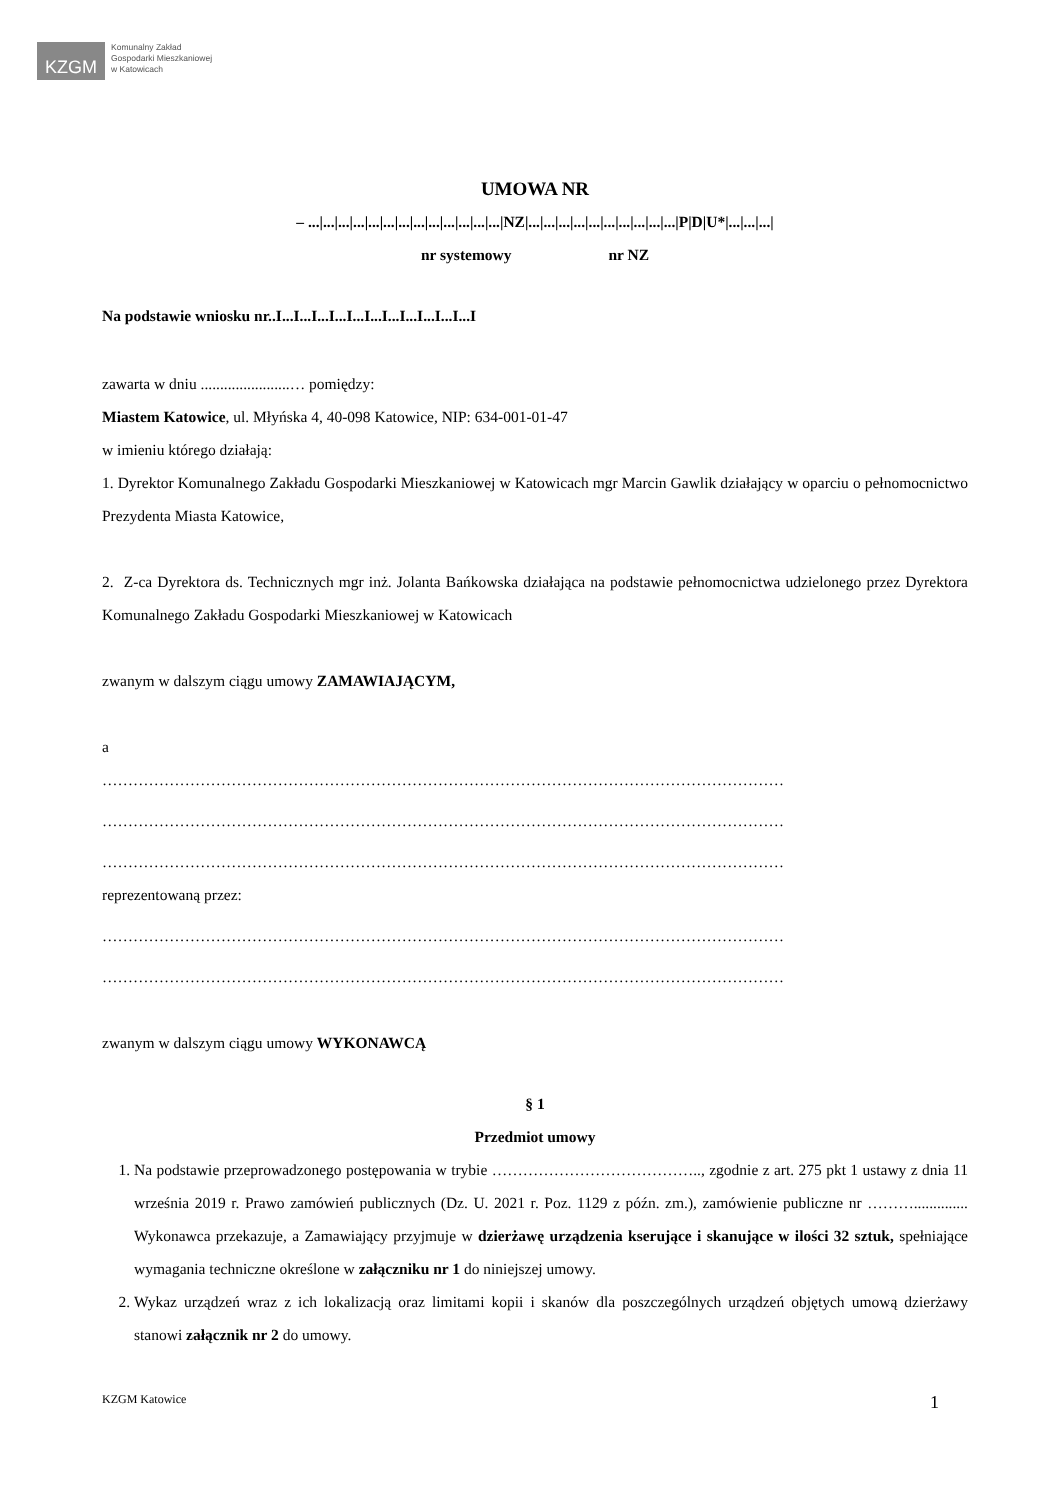KZGM
Komunalny Zakład
Gospodarki Mieszkaniowej
w Katowicach
UMOWA NR
– ...|...|...|...|...|...|...|...|...|...|...|...|...|NZ|...|...|...|...|...|...|...|...|...|...|P|D|U*|...|...|...|
nr systemowy nr NZ
Na podstawie wniosku nr..I...I...I...I...I...I...I...I...I...I...I...I
zawarta w dniu .......................… pomiędzy:
Miastem Katowice, ul. Młyńska 4, 40-098 Katowice, NIP: 634-001-01-47
w imieniu którego działają:
1. Dyrektor Komunalnego Zakładu Gospodarki Mieszkaniowej w Katowicach mgr Marcin Gawlik działający w oparciu o pełnomocnictwo Prezydenta Miasta Katowice,
2. Z-ca Dyrektora ds. Technicznych mgr inż. Jolanta Bańkowska działająca na podstawie pełnomocnictwa udzielonego przez Dyrektora Komunalnego Zakładu Gospodarki Mieszkaniowej w Katowicach
zwanym w dalszym ciągu umowy ZAMAWIAJĄCYM,
a
……………………………………………………………………………………………………………………
……………………………………………………………………………………………………………………
……………………………………………………………………………………………………………………
reprezentowaną przez:
……………………………………………………………………………………………………………………
……………………………………………………………………………………………………………………
zwanym w dalszym ciągu umowy WYKONAWCĄ
§ 1
Przedmiot umowy
1. Na podstawie przeprowadzonego postępowania w trybie ………………………………….., zgodnie z art. 275 pkt 1 ustawy z dnia 11 września 2019 r. Prawo zamówień publicznych (Dz. U. 2021 r. Poz. 1129 z późn. zm.), zamówienie publiczne nr ……….............. Wykonawca przekazuje, a Zamawiający przyjmuje w dzierżawę urządzenia kserujące i skanujące w ilości 32 sztuk, spełniające wymagania techniczne określone w załączniku nr 1 do niniejszej umowy.
2. Wykaz urządzeń wraz z ich lokalizacją oraz limitami kopii i skanów dla poszczególnych urządzeń objętych umową dzierżawy stanowi załącznik nr 2 do umowy.
KZGM Katowice 1